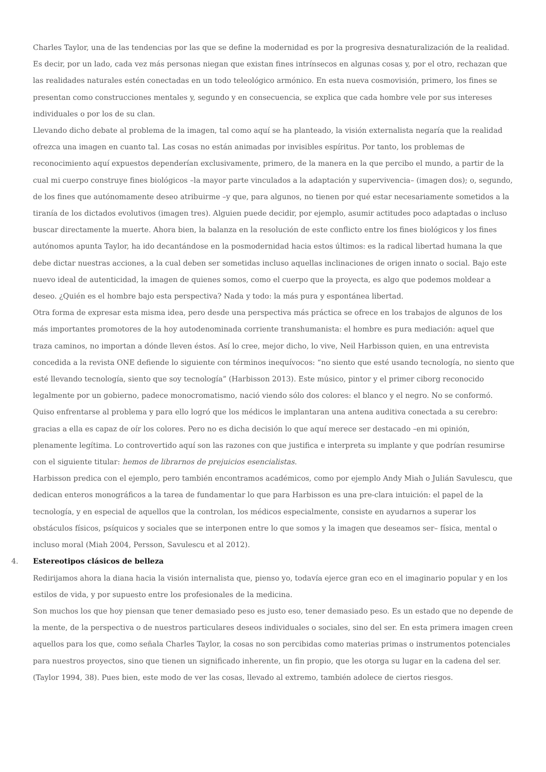Charles Taylor, una de las tendencias por las que se define la modernidad es por la progresiva desnaturalización de la realidad. Es decir, por un lado, cada vez más personas niegan que existan fines intrínsecos en algunas cosas y, por el otro, rechazan que las realidades naturales estén conectadas en un todo teleológico armónico. En esta nueva cosmovisión, primero, los fines se presentan como construcciones mentales y, segundo y en consecuencia, se explica que cada hombre vele por sus intereses individuales o por los de su clan.
Llevando dicho debate al problema de la imagen, tal como aquí se ha planteado, la visión externalista negaría que la realidad ofrezca una imagen en cuanto tal. Las cosas no están animadas por invisibles espíritus. Por tanto, los problemas de reconocimiento aquí expuestos dependerían exclusivamente, primero, de la manera en la que percibo el mundo, a partir de la cual mi cuerpo construye fines biológicos –la mayor parte vinculados a la adaptación y supervivencia– (imagen dos); o, segundo, de los fines que autónomamente deseo atribuirme –y que, para algunos, no tienen por qué estar necesariamente sometidos a la tiranía de los dictados evolutivos (imagen tres). Alguien puede decidir, por ejemplo, asumir actitudes poco adaptadas o incluso buscar directamente la muerte. Ahora bien, la balanza en la resolución de este conflicto entre los fines biológicos y los fines autónomos apunta Taylor, ha ido decantándose en la posmodernidad hacia estos últimos: es la radical libertad humana la que debe dictar nuestras acciones, a la cual deben ser sometidas incluso aquellas inclinaciones de origen innato o social. Bajo este nuevo ideal de autenticidad, la imagen de quienes somos, como el cuerpo que la proyecta, es algo que podemos moldear a deseo. ¿Quién es el hombre bajo esta perspectiva? Nada y todo: la más pura y espontánea libertad.
Otra forma de expresar esta misma idea, pero desde una perspectiva más práctica se ofrece en los trabajos de algunos de los más importantes promotores de la hoy autodenominada corriente transhumanista: el hombre es pura mediación: aquel que traza caminos, no importan a dónde lleven éstos. Así lo cree, mejor dicho, lo vive, Neil Harbisson quien, en una entrevista concedida a la revista ONE defiende lo siguiente con términos inequívocos: “no siento que esté usando tecnología, no siento que esté llevando tecnología, siento que soy tecnología” (Harbisson 2013). Este músico, pintor y el primer ciborg reconocido legalmente por un gobierno, padece monocromatismo, nació viendo sólo dos colores: el blanco y el negro. No se conformó. Quiso enfrentarse al problema y para ello logró que los médicos le implantaran una antena auditiva conectada a su cerebro: gracias a ella es capaz de oír los colores. Pero no es dicha decisión lo que aquí merece ser destacado –en mi opinión, plenamente legítima. Lo controvertido aquí son las razones con que justifica e interpreta su implante y que podrían resumirse con el siguiente titular: hemos de librarnos de prejuicios esencialistas.
Harbisson predica con el ejemplo, pero también encontramos académicos, como por ejemplo Andy Miah o Julián Savulescu, que dedican enteros monográficos a la tarea de fundamentar lo que para Harbisson es una pre-clara intuición: el papel de la tecnología, y en especial de aquellos que la controlan, los médicos especialmente, consiste en ayudarnos a superar los obstáculos físicos, psíquicos y sociales que se interponen entre lo que somos y la imagen que deseamos ser– física, mental o incluso moral (Miah 2004, Persson, Savulescu et al 2012).
4. Estereotipos clásicos de belleza
Redirijamos ahora la diana hacia la visión internalista que, pienso yo, todavía ejerce gran eco en el imaginario popular y en los estilos de vida, y por supuesto entre los profesionales de la medicina.
Son muchos los que hoy piensan que tener demasiado peso es justo eso, tener demasiado peso. Es un estado que no depende de la mente, de la perspectiva o de nuestros particulares deseos individuales o sociales, sino del ser. En esta primera imagen creen aquellos para los que, como señala Charles Taylor, la cosas no son percibidas como materias primas o instrumentos potenciales para nuestros proyectos, sino que tienen un significado inherente, un fin propio, que les otorga su lugar en la cadena del ser. (Taylor 1994, 38). Pues bien, este modo de ver las cosas, llevado al extremo, también adolece de ciertos riesgos.